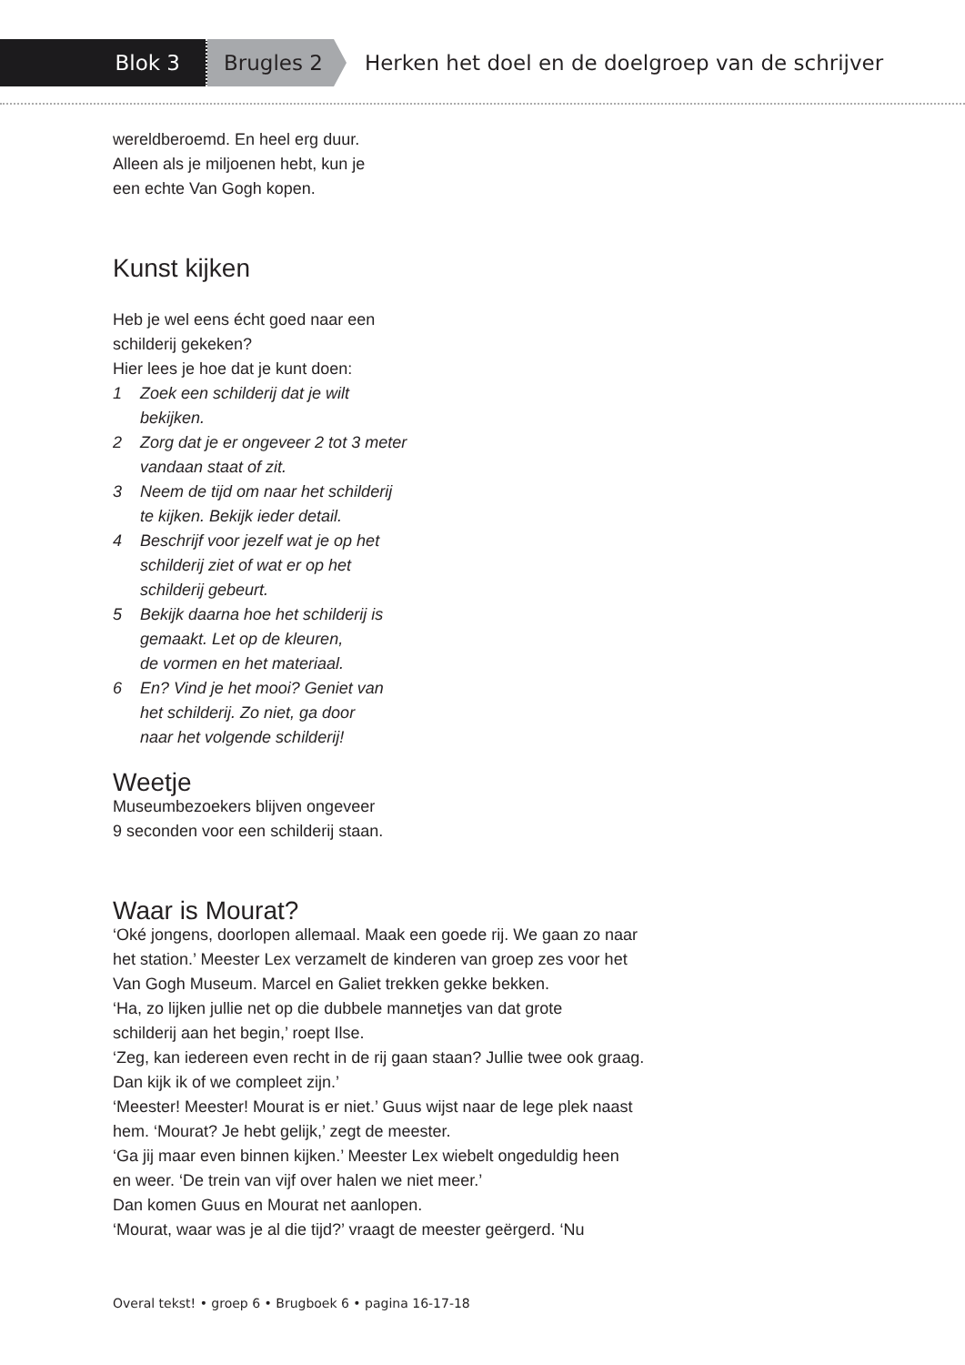Blok 3 Brugles 2
Herken het doel en de doelgroep van de schrijver
wereldberoemd. En heel erg duur.
Alleen als je miljoenen hebt, kun je
een echte Van Gogh kopen.
Kunst kijken
Heb je wel eens écht goed naar een
schilderij gekeken?
Hier lees je hoe dat je kunt doen:
1 Zoek een schilderij dat je wilt
bekijken.
2 Zorg dat je er ongeveer 2 tot 3 meter
vandaan staat of zit.
3 Neem de tijd om naar het schilderij
te kijken. Bekijk ieder detail.
4 Beschrijf voor jezelf wat je op het
schilderij ziet of wat er op het
schilderij gebeurt.
5 Bekijk daarna hoe het schilderij is
gemaakt. Let op de kleuren,
de vormen en het materiaal.
6 En? Vind je het mooi? Geniet van
het schilderij. Zo niet, ga door
naar het volgende schilderij!
Weetje
Museumbezoekers blijven ongeveer
9 seconden voor een schilderij staan.
Waar is Mourat?
‘Oké jongens, doorlopen allemaal. Maak een goede rij. We gaan zo naar
het station.’ Meester Lex verzamelt de kinderen van groep zes voor het
Van Gogh Museum. Marcel en Galiet trekken gekke bekken.
‘Ha, zo lijken jullie net op die dubbele mannetjes van dat grote
schilderij aan het begin,’ roept Ilse.
‘Zeg, kan iedereen even recht in de rij gaan staan? Jullie twee ook graag.
Dan kijk ik of we compleet zijn.’
‘Meester! Meester! Mourat is er niet.’ Guus wijst naar de lege plek naast
hem. ‘Mourat? Je hebt gelijk,’ zegt de meester.
‘Ga jij maar even binnen kijken.’ Meester Lex wiebelt ongeduldig heen
en weer. ‘De trein van vijf over halen we niet meer.’
Dan komen Guus en Mourat net aanlopen.
‘Mourat, waar was je al die tijd?’ vraagt de meester geërgerd. ‘Nu
Overal tekst! • groep 6 • Brugboek 6 • pagina 16-17-18